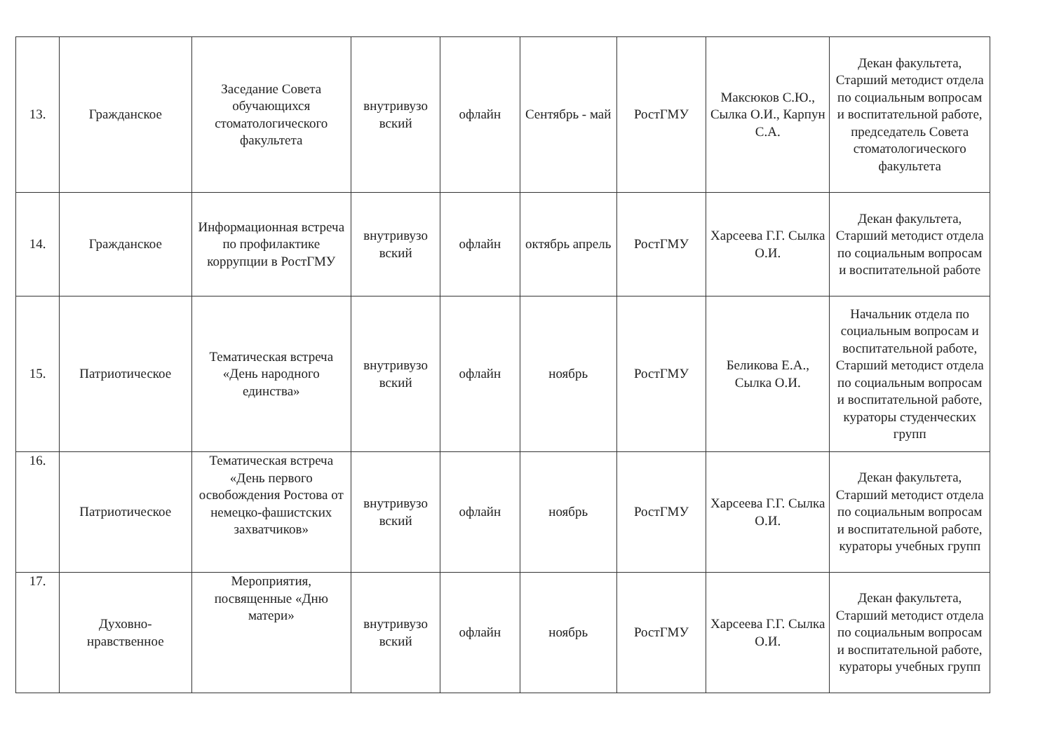| 13. | Гражданское | Заседание Совета обучающихся стоматологического факультета | внутривузо вский | офлайн | Сентябрь - май | РостГМУ | Максюков С.Ю., Сылка О.И., Карпун С.А. | Декан факультета, Старший методист отдела по социальным вопросам и воспитательной работе, председатель Совета стоматологического факультета |
| 14. | Гражданское | Информационная встреча по профилактике коррупции в РостГМУ | внутривузо вский | офлайн | октябрь апрель | РостГМУ | Харсеева Г.Г. Сылка О.И. | Декан факультета, Старший методист отдела по социальным вопросам и воспитательной работе |
| 15. | Патриотическое | Тематическая встреча «День народного единства» | внутривузо вский | офлайн | ноябрь | РостГМУ | Беликова Е.А., Сылка О.И. | Начальник отдела по социальным вопросам и воспитательной работе, Старший методист отдела по социальным вопросам и воспитательной работе, кураторы студенческих групп |
| 16. | Патриотическое | Тематическая встреча «День первого освобождения Ростова от немецко-фашистских захватчиков» | внутривузо вский | офлайн | ноябрь | РостГМУ | Харсеева Г.Г. Сылка О.И. | Декан факультета, Старший методист отдела по социальным вопросам и воспитательной работе, кураторы учебных групп |
| 17. | Духовно-нравственное | Мероприятия, посвященные «Дню матери» | внутривузо вский | офлайн | ноябрь | РостГМУ | Харсеева Г.Г. Сылка О.И. | Декан факультета, Старший методист отдела по социальным вопросам и воспитательной работе, кураторы учебных групп |